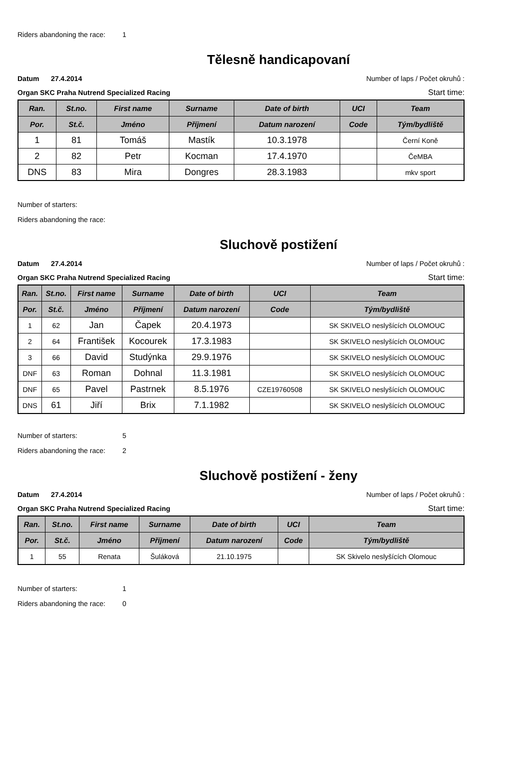Riders abandoning the race: 1
Tělesně handicapovaní
Datum 27.4.2014 Number of laps / Počet okruhů :
Organ SKC Praha Nutrend Specialized Racing Start time:
| Ran. | St.no. | First name | Surname | Date of birth | UCI | Team |
| --- | --- | --- | --- | --- | --- | --- |
| Por. | St.č. | Jméno | Příjmení | Datum narození | Code | Tým/bydliště |
| 1 | 81 | Tomáš | Mastík | 10.3.1978 | | Černí Koně |
| 2 | 82 | Petr | Kocman | 17.4.1970 | | ČeMBA |
| DNS | 83 | Mira | Dongres | 28.3.1983 | | mkv sport |
Number of starters:
Riders abandoning the race:
Sluchově postižení
Datum 27.4.2014 Number of laps / Počet okruhů :
Organ SKC Praha Nutrend Specialized Racing Start time:
| Ran. | St.no. | First name | Surname | Date of birth | UCI | Team |
| --- | --- | --- | --- | --- | --- | --- |
| Por. | St.č. | Jméno | Příjmení | Datum narození | Code | Tým/bydliště |
| 1 | 62 | Jan | Čapek | 20.4.1973 | | SK SKIVELO neslyšících OLOMOUC |
| 2 | 64 | František | Kocourek | 17.3.1983 | | SK SKIVELO neslyšících OLOMOUC |
| 3 | 66 | David | Studýnka | 29.9.1976 | | SK SKIVELO neslyšících OLOMOUC |
| DNF | 63 | Roman | Dohnal | 11.3.1981 | | SK SKIVELO neslyšících OLOMOUC |
| DNF | 65 | Pavel | Pastrnek | 8.5.1976 | CZE19760508 | SK SKIVELO neslyšících OLOMOUC |
| DNS | 61 | Jiří | Brix | 7.1.1982 | | SK SKIVELO neslyšících OLOMOUC |
Number of starters: 5
Riders abandoning the race: 2
Sluchově postižení - ženy
Datum 27.4.2014 Number of laps / Počet okruhů :
Organ SKC Praha Nutrend Specialized Racing Start time:
| Ran. | St.no. | First name | Surname | Date of birth | UCI | Team |
| --- | --- | --- | --- | --- | --- | --- |
| Por. | St.č. | Jméno | Příjmení | Datum narození | Code | Tým/bydliště |
| 1 | 55 | Renata | Šuláková | 21.10.1975 | | SK Skivelo neslyšících Olomouc |
Number of starters: 1
Riders abandoning the race: 0